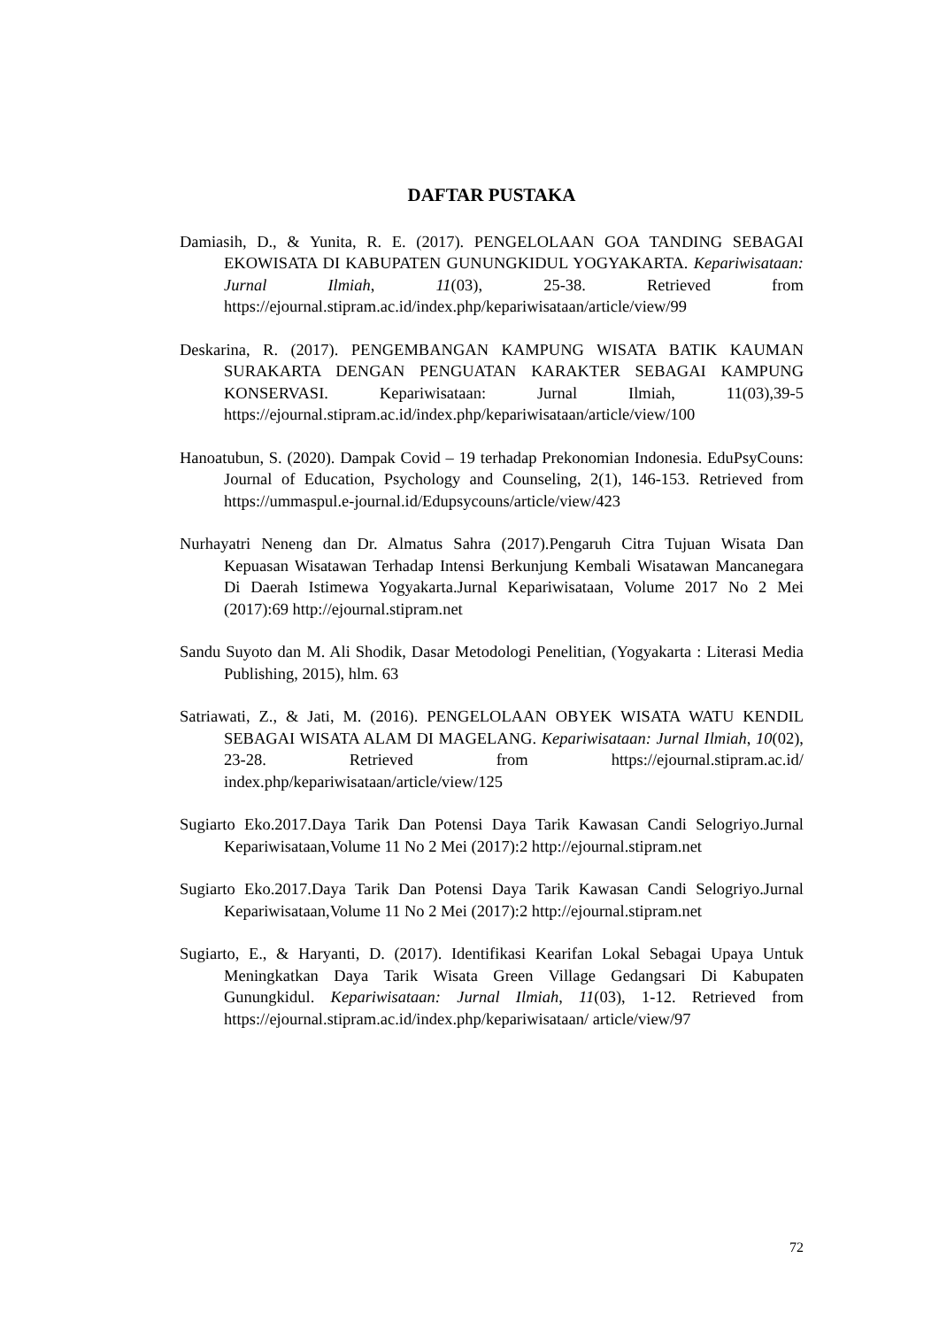DAFTAR PUSTAKA
Damiasih, D., & Yunita, R. E. (2017). PENGELOLAAN GOA TANDING SEBAGAI EKOWISATA DI KABUPATEN GUNUNGKIDUL YOGYAKARTA. Kepariwisataan: Jurnal Ilmiah, 11(03), 25-38. Retrieved from https://ejournal.stipram.ac.id/index.php/kepariwisataan/article/view/99
Deskarina, R. (2017). PENGEMBANGAN KAMPUNG WISATA BATIK KAUMAN SURAKARTA DENGAN PENGUATAN KARAKTER SEBAGAI KAMPUNG KONSERVASI. Kepariwisataan: Jurnal Ilmiah, 11(03),39-5 https://ejournal.stipram.ac.id/index.php/kepariwisataan/article/view/100
Hanoatubun, S. (2020). Dampak Covid – 19 terhadap Prekonomian Indonesia. EduPsyCouns: Journal of Education, Psychology and Counseling, 2(1), 146-153. Retrieved from https://ummaspul.e-journal.id/Edupsycouns/article/view/423
Nurhayatri Neneng dan Dr. Almatus Sahra (2017).Pengaruh Citra Tujuan Wisata Dan Kepuasan Wisatawan Terhadap Intensi Berkunjung Kembali Wisatawan Mancanegara Di Daerah Istimewa Yogyakarta.Jurnal Kepariwisataan, Volume 2017 No 2 Mei (2017):69 http://ejournal.stipram.net
Sandu Suyoto dan M. Ali Shodik, Dasar Metodologi Penelitian, (Yogyakarta : Literasi Media Publishing, 2015), hlm. 63
Satriawati, Z., & Jati, M. (2016). PENGELOLAAN OBYEK WISATA WATU KENDIL SEBAGAI WISATA ALAM DI MAGELANG. Kepariwisataan: Jurnal Ilmiah, 10(02), 23-28. Retrieved from https://ejournal.stipram.ac.id/ index.php/kepariwisataan/article/view/125
Sugiarto Eko.2017.Daya Tarik Dan Potensi Daya Tarik Kawasan Candi Selogriyo.Jurnal Kepariwisataan,Volume 11 No 2 Mei (2017):2 http://ejournal.stipram.net
Sugiarto Eko.2017.Daya Tarik Dan Potensi Daya Tarik Kawasan Candi Selogriyo.Jurnal Kepariwisataan,Volume 11 No 2 Mei (2017):2 http://ejournal.stipram.net
Sugiarto, E., & Haryanti, D. (2017). Identifikasi Kearifan Lokal Sebagai Upaya Untuk Meningkatkan Daya Tarik Wisata Green Village Gedangsari Di Kabupaten Gunungkidul. Kepariwisataan: Jurnal Ilmiah, 11(03), 1-12. Retrieved from https://ejournal.stipram.ac.id/index.php/kepariwisataan/ article/view/97
72